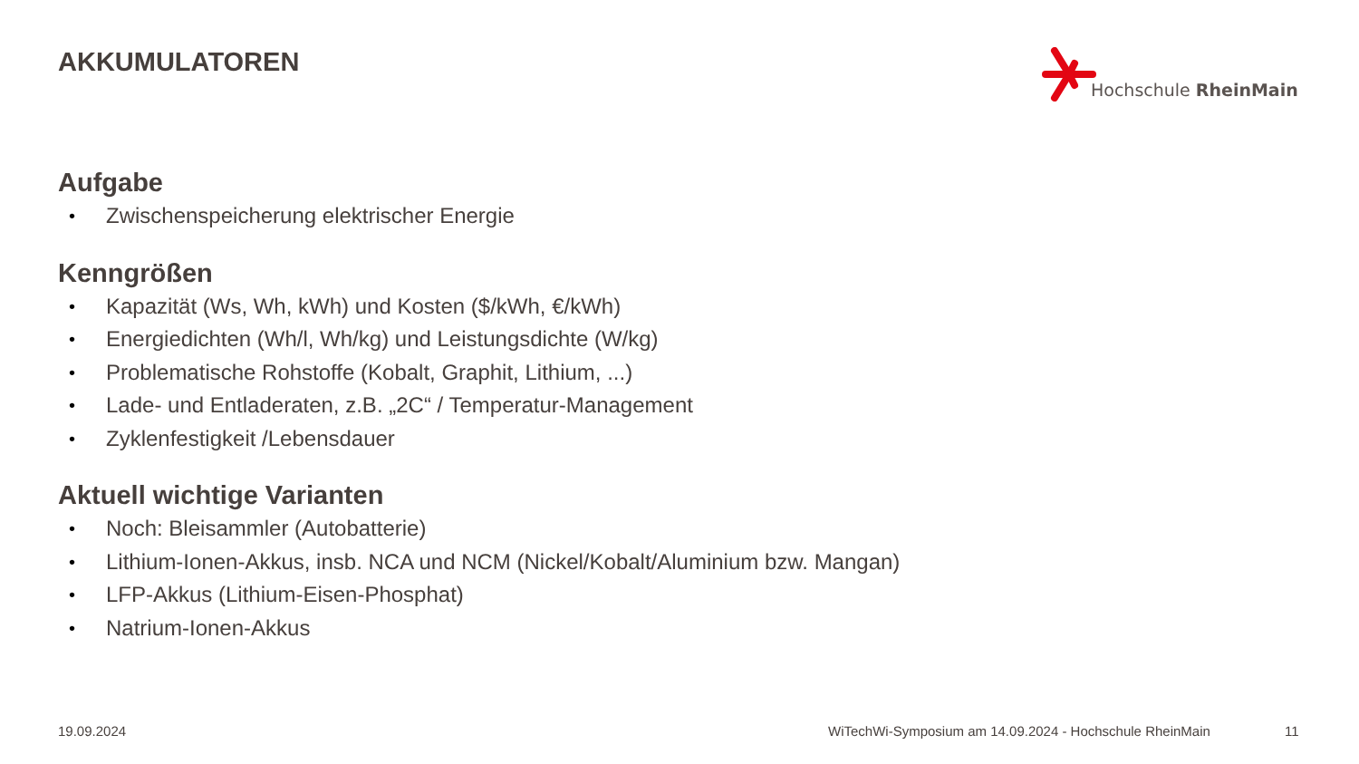AKKUMULATOREN Hochschule RheinMain
Aufgabe
• Zwischenspeicherung elektrischer Energie
Kenngrößen
• Kapazität (Ws, Wh, kWh) und Kosten ($/kWh, €/kWh)
• Energiedichten (Wh/l, Wh/kg) und Leistungsdichte (W/kg)
• Problematische Rohstoffe (Kobalt, Graphit, Lithium, ...)
• Lade- und Entladeraten, z.B. „2C“ / Temperatur-Management
• Zyklenfestigkeit /Lebensdauer
Aktuell wichtige Varianten
• Noch: Bleisammler (Autobatterie)
• Lithium-Ionen-Akkus, insb. NCA und NCM (Nickel/Kobalt/Aluminium bzw. Mangan)
• LFP-Akkus (Lithium-Eisen-Phosphat)
• Natrium-Ionen-Akkus
19.09.2024
WiTechWi-Symposium am 14.09.2024 - Hochschule RheinMain
11